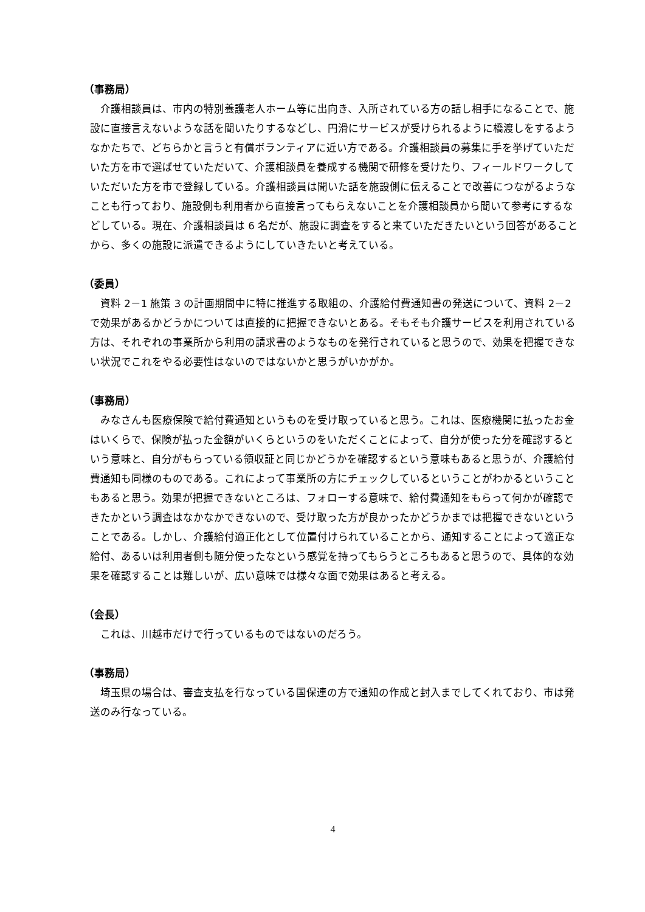（事務局）
　介護相談員は、市内の特別養護老人ホーム等に出向き、入所されている方の話し相手になることで、施設に直接言えないような話を聞いたりするなどし、円滑にサービスが受けられるように橋渡しをするようなかたちで、どちらかと言うと有償ボランティアに近い方である。介護相談員の募集に手を挙げていただいた方を市で選ばせていただいて、介護相談員を養成する機関で研修を受けたり、フィールドワークしていただいた方を市で登録している。介護相談員は聞いた話を施設側に伝えることで改善につながるようなことも行っており、施設側も利用者から直接言ってもらえないことを介護相談員から聞いて参考にするなどしている。現在、介護相談員は 6 名だが、施設に調査をすると来ていただきたいという回答があることから、多くの施設に派遣できるようにしていきたいと考えている。
（委員）
　資料 2－1 施策 3 の計画期間中に特に推進する取組の、介護給付費通知書の発送について、資料 2－2 で効果があるかどうかについては直接的に把握できないとある。そもそも介護サービスを利用されている方は、それぞれの事業所から利用の請求書のようなものを発行されていると思うので、効果を把握できない状況でこれをやる必要性はないのではないかと思うがいかがか。
（事務局）
　みなさんも医療保険で給付費通知というものを受け取っていると思う。これは、医療機関に払ったお金はいくらで、保険が払った金額がいくらというのをいただくことによって、自分が使った分を確認するという意味と、自分がもらっている領収証と同じかどうかを確認するという意味もあると思うが、介護給付費通知も同様のものである。これによって事業所の方にチェックしているということがわかるということもあると思う。効果が把握できないところは、フォローする意味で、給付費通知をもらって何かが確認できたかという調査はなかなかできないので、受け取った方が良かったかどうかまでは把握できないということである。しかし、介護給付適正化として位置付けられていることから、通知することによって適正な給付、あるいは利用者側も随分使ったなという感覚を持ってもらうところもあると思うので、具体的な効果を確認することは難しいが、広い意味では様々な面で効果はあると考える。
（会長）
　これは、川越市だけで行っているものではないのだろう。
（事務局）
　埼玉県の場合は、審査支払を行なっている国保連の方で通知の作成と封入までしてくれており、市は発送のみ行なっている。
4